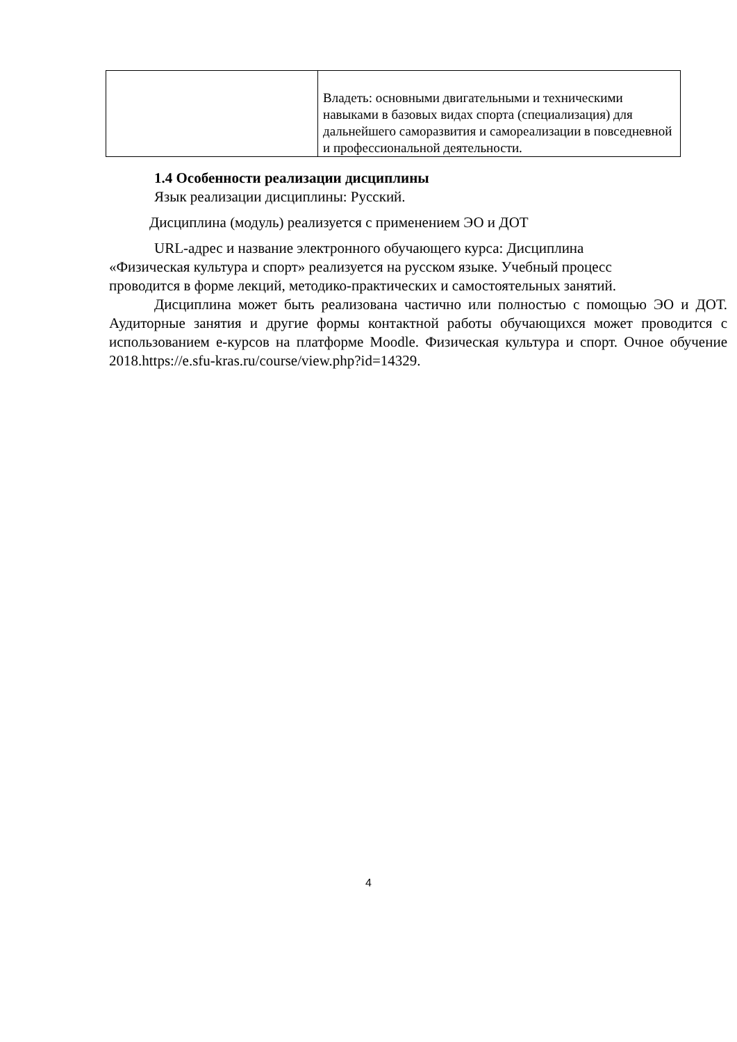| | Владеть: основными двигательными и техническими навыками в базовых видах спорта (специализация) для дальнейшего саморазвития и самореализации в повседневной и профессиональной деятельности. |
1.4 Особенности реализации дисциплины
Язык реализации дисциплины: Русский.
Дисциплина (модуль) реализуется с применением ЭО и ДОТ
URL-адрес и название электронного обучающего курса: Дисциплина «Физическая культура и спорт» реализуется на русском языке. Учебный процесс проводится в форме лекций, методико-практических и самостоятельных занятий.
Дисциплина может быть реализована частично или полностью с помощью ЭО и ДОТ. Аудиторные занятия и другие формы контактной работы обучающихся может проводится с использованием е-курсов на платформе Moodle. Физическая культура и спорт. Очное обучение 2018.https://e.sfu-kras.ru/course/view.php?id=14329.
4